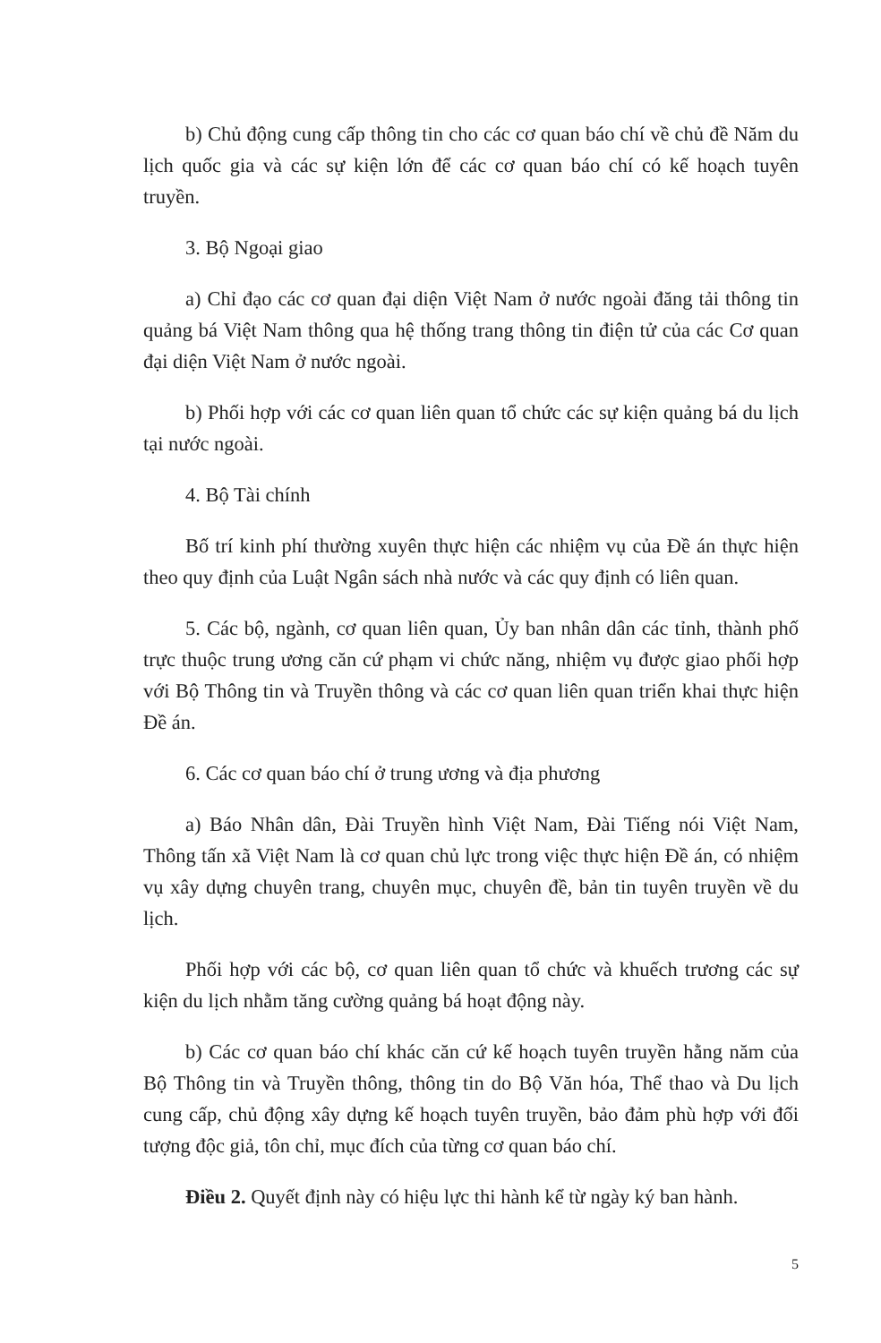b) Chủ động cung cấp thông tin cho các cơ quan báo chí về chủ đề Năm du lịch quốc gia và các sự kiện lớn để các cơ quan báo chí có kế hoạch tuyên truyền.
3. Bộ Ngoại giao
a) Chỉ đạo các cơ quan đại diện Việt Nam ở nước ngoài đăng tải thông tin quảng bá Việt Nam thông qua hệ thống trang thông tin điện tử của các Cơ quan đại diện Việt Nam ở nước ngoài.
b) Phối hợp với các cơ quan liên quan tổ chức các sự kiện quảng bá du lịch tại nước ngoài.
4. Bộ Tài chính
Bố trí kinh phí thường xuyên thực hiện các nhiệm vụ của Đề án thực hiện theo quy định của Luật Ngân sách nhà nước và các quy định có liên quan.
5. Các bộ, ngành, cơ quan liên quan, Ủy ban nhân dân các tỉnh, thành phố trực thuộc trung ương căn cứ phạm vi chức năng, nhiệm vụ được giao phối hợp với Bộ Thông tin và Truyền thông và các cơ quan liên quan triển khai thực hiện Đề án.
6. Các cơ quan báo chí ở trung ương và địa phương
a) Báo Nhân dân, Đài Truyền hình Việt Nam, Đài Tiếng nói Việt Nam, Thông tấn xã Việt Nam là cơ quan chủ lực trong việc thực hiện Đề án, có nhiệm vụ xây dựng chuyên trang, chuyên mục, chuyên đề, bản tin tuyên truyền về du lịch.
Phối hợp với các bộ, cơ quan liên quan tổ chức và khuếch trương các sự kiện du lịch nhằm tăng cường quảng bá hoạt động này.
b) Các cơ quan báo chí khác căn cứ kế hoạch tuyên truyền hằng năm của Bộ Thông tin và Truyền thông, thông tin do Bộ Văn hóa, Thể thao và Du lịch cung cấp, chủ động xây dựng kế hoạch tuyên truyền, bảo đảm phù hợp với đối tượng độc giả, tôn chỉ, mục đích của từng cơ quan báo chí.
Điều 2. Quyết định này có hiệu lực thi hành kể từ ngày ký ban hành.
5